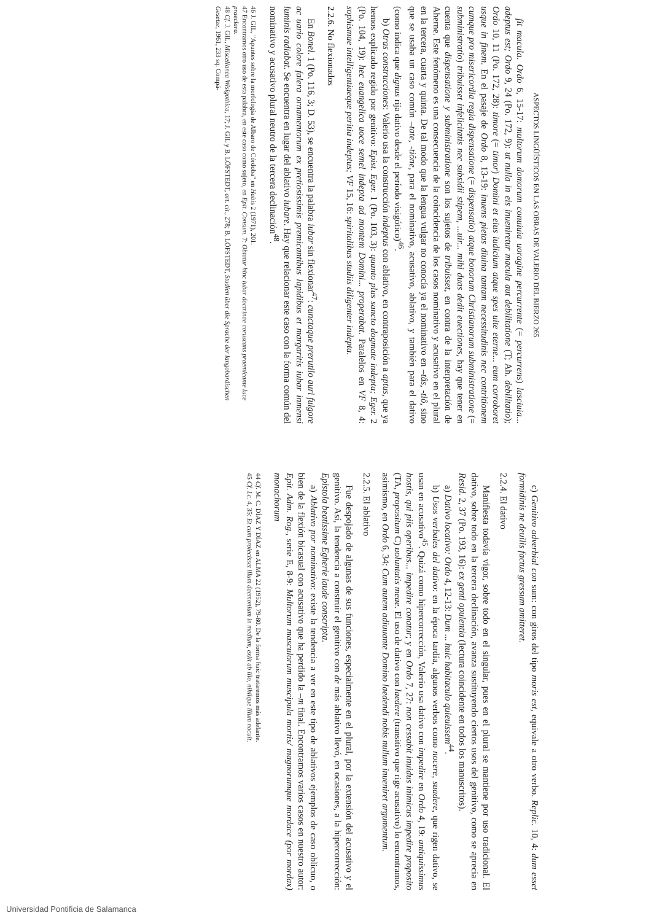ASPECTOS LINGÜÍSTICOS EN LAS OBRAS DE VALERIO DEL BIERZO 265
fit macula. Ordo 6, 15-17: multorum domorum conuiuia uoragine percurrente (= percurrens) lasciuia... adeptus est; Ordo 9, 24 (Po. 172, 9): ut nulla in eis inueniretur macula aut debilitatione (T; Ah. debilitatio); Ordo 10, 11 (Po. 172, 28): timore (= timor) Domini et eius iudicium atque spes uite eterne... eum corroboret usque in finem. En el pasaje de Ordo 8, 13-19: inuens pietas diuina tantam necessitudinis nec contritionem cumque pro misericordia regia dispensatione (= dispensatio) atque bonorum Christianorum subministratione (= subministratio) tribuisset infelicitatis nec subsidii stipem, ...uir... mihi duas dedit euectiones, hay que tener en cuenta que dispensatione y subministratione son los sujetos de tribuisset, en contra de la interpretación de Aherne. Este fenómeno es una consecuencia de la coincidencia de los casos nominativo y acusativo en el plural en la tercera, cuarta y quinta. De tal modo que la lengua vulgar no conocía ya el nominativo en –tâs, -tiô, sino que se usaba un caso común –tate, -tiône, para el nominativo, acusativo, ablativo, y también para el dativo (como indica que dignus rija dativo desde el período visigótico)<sup>46</sup>.
b) Otras construcciones: Valerio usa la construcción indeptus con ablativo, en contraposición a aptus, que ya hemos explicado regido por genitivo: Epist. Eger. 1 (Po. 103, 3): quanto plus sancto dogmate indepta; Eger. 2 (Po. 104, 19): hec euangelica uoce semel indepta ad montem Domini... properabat. Paralelos en VF 8, 4: sophismae intelligentiaeque peritia indeptus; VF 15, 16: spiritalibus studiis diligenter indepta.
2.2.6. No flexionados
En Bonel. 1 (Po. 116, 3; D. 53), se encuentra la palabra iubar sin flexionar<sup>47</sup>: cunctaque prerutilo auri fulgore ac uario colore falera ornamentorum ex pretiosissimis premicantibus lapidibus et margaritis iubar inmensi luminis radiabat. Se encuentra en lugar del ablativo iubare. Hay que relacionar este caso con la forma común del nominativo y acusativo plural neutro de la tercera declinación<sup>48</sup>.
46 J. GIL, "Apuntes sobre la morfología de Albaro de Córdoba" en Habis 2 (1971), 201.
47 Encontramos otro uso de esta palabra, en este caso como sujeto, en Epit. Consum. 7: Obtatur hinc iubar doctrinae coruscans praemicante luce praeclara.
48 Cf. J. GIL, Miscellanea Wisigothica, 17; J. GIL y B. LÖFSTEDT, art. cit., 278; B. LÖFSTEDT, Studien über die Sprache der langobardischen Gesetze, 1961, 233 sq. Compá-
c) Genitivo adverbial con sum: con giros del tipo moris est, equivale a otro verbo. Replic. 10, 4: dum esset formidinis ne deuilis factus gressum amitteret.
2.2.4. El dativo
Manifiesta todavía vigor, sobre todo en el singular, pues en el plural se mantiene por uso tradicional. El dativo, sobre todo en la tercera declinación, avanza sustituyendo ciertos usos del genitivo, como se aprecia en Resid. 2, 37 (Po. 193, 16): ex genti opulentia (lectura coincidente en todos los manuscritos).
a) Dativo locativo: Ordo 4, 12-13: Dum ... huic habitaculo quieuissem<sup>44</sup>.
b) Usos verbales del dativo: en la época tardía, algunos verbos como nocere, suadere, que rigen dativo, se usan en acusativo<sup>45</sup>. Quizá como hipercorrección, Valerio usa dativo con impedire en Ordo 4, 19: antiquissimus hostis, qui piis operibus... impedire conatur; y en Ordo 7, 27: non cessabit inuidus inimicus impedire proposito (TA, propositum C) uoluntatis meae. El uso de dativo con laedere (transitivo que rige acusativo) lo encontramos, asimismo, en Ordo 6, 34: Cum autem adiuuante Domino laedendi nobis nullum inueniret argumentum.
2.2.5. El ablativo
Fue despojado de algunas de sus funciones, especialmente en el plural, por la extensión del acusativo y el genitivo. Así, la tendencia a construir el genitivo con de más ablativo llevó, en ocasiones, a la hipercorrección: Epistola beatissime Egherie laude conscripta.
a) Ablativo por nominativo: existe la tendencia a ver en este tipo de ablativos ejemplos de caso oblicuo, o bien de la flexión bicasual con acusativo que ha perdido la –m final. Encontramos varios casos en nuestro autor: Epit. Adm. Rog., serie E, 8-9: Multorum masculorum muscipula mortis/ magnorumque mordace (por mordax) monachorum
44 Cf. M. C. DÍAZ Y DÍAZ en ALMA 22 (1952), 79-80. De la forma huic trataremos más adelante.
45 Cf. Lc. 4, 35: Et cum proiecisset illum daemonium in medium, exiit ab illo, nihilque illum nocuit.
Universidad Pontificia de Salamanca